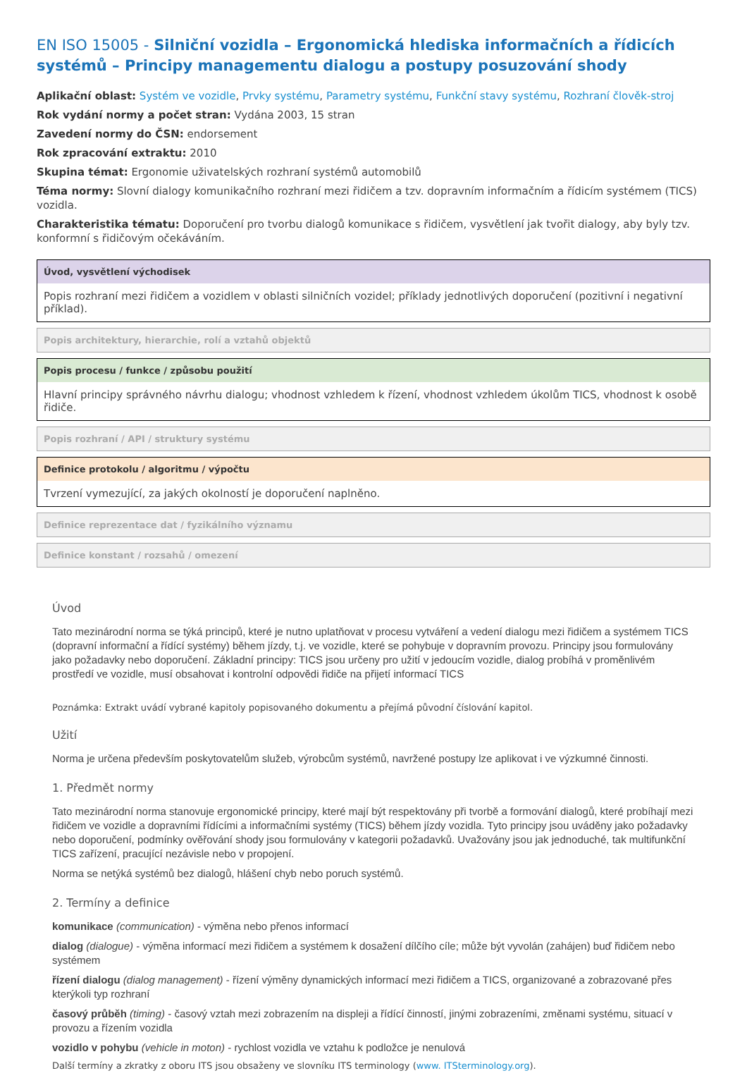EN ISO 15005 - Silniční vozidla – Ergonomická hlediska informačních a řídicích systémů – Principy managementu dialogu a postupy posuzování shody
Aplikační oblast: Systém ve vozidle, Prvky systému, Parametry systému, Funkční stavy systému, Rozhraní člověk-stroj
Rok vydání normy a počet stran: Vydána 2003, 15 stran
Zavedení normy do ČSN: endorsement
Rok zpracování extraktu: 2010
Skupina témat: Ergonomie uživatelských rozhraní systémů automobilů
Téma normy: Slovní dialogy komunikačního rozhraní mezi řidičem a tzv. dopravním informačním a řídicím systémem (TICS) vozidla.
Charakteristika tématu: Doporučení pro tvorbu dialogů komunikace s řidičem, vysvětlení jak tvořit dialogy, aby byly tzv. konformní s řidičovým očekáváním.
Úvod, vysvětlení východisek
Popis rozhraní mezi řidičem a vozidlem v oblasti silničních vozidel; příklady jednotlivých doporučení (pozitivní i negativní příklad).
Popis architektury, hierarchie, rolí a vztahů objektů
Popis procesu / funkce / způsobu použití
Hlavní principy správného návrhu dialogu; vhodnost vzhledem k řízení, vhodnost vzhledem úkolům TICS, vhodnost k osobě řidiče.
Popis rozhraní / API / struktury systému
Definice protokolu / algoritmu / výpočtu
Tvrzení vymezující, za jakých okolností je doporučení naplněno.
Definice reprezentace dat / fyzikálního významu
Definice konstant / rozsahů / omezení
Úvod
Tato mezinárodní norma se týká principů, které je nutno uplatňovat v procesu vytváření a vedení dialogu mezi řidičem a systémem TICS (dopravní informační a řídící systémy) během jízdy, t.j. ve vozidle, které se pohybuje v dopravním provozu. Principy jsou formulovány jako požadavky nebo doporučení. Základní principy: TICS jsou určeny pro užití v jedoucím vozidle, dialog probíhá v proměnlivém prostředí ve vozidle, musí obsahovat i kontrolní odpovědi řidiče na přijetí informací TICS
Poznámka: Extrakt uvádí vybrané kapitoly popisovaného dokumentu a přejímá původní číslování kapitol.
Užití
Norma je určena především poskytovatelům služeb, výrobcům systémů, navržené postupy lze aplikovat i ve výzkumné činnosti.
1. Předmět normy
Tato mezinárodní norma stanovuje ergonomické principy, které mají být respektovány při tvorbě a formování dialogů, které probíhají mezi řidičem ve vozidle a dopravními řídícími a informačními systémy (TICS) během jízdy vozidla. Tyto principy jsou uváděny jako požadavky nebo doporučení, podmínky ověřování shody jsou formulovány v kategorii požadavků. Uvažovány jsou jak jednoduché, tak multifunkční TICS zařízení, pracující nezávisle nebo v propojení.
Norma se netýká systémů bez dialogů, hlášení chyb nebo poruch systémů.
2. Termíny a definice
komunikace (communication) - výměna nebo přenos informací
dialog (dialogue) - výměna informací mezi řidičem a systémem k dosažení dílčího cíle; může být vyvolán (zahájen) buď řidičem nebo systémem
řízení dialogu (dialog management) - řízení výměny dynamických informací mezi řidičem a TICS, organizované a zobrazované přes kterýkoli typ rozhraní
časový průběh (timing) - časový vztah mezi zobrazením na displeji a řídící činností, jinými zobrazeními, změnami systému, situací v provozu a řízením vozidla
vozidlo v pohybu (vehicle in moton) - rychlost vozidla ve vztahu k podložce je nenulová
Další termíny a zkratky z oboru ITS jsou obsaženy ve slovníku ITS terminology (www. ITSterminology.org).